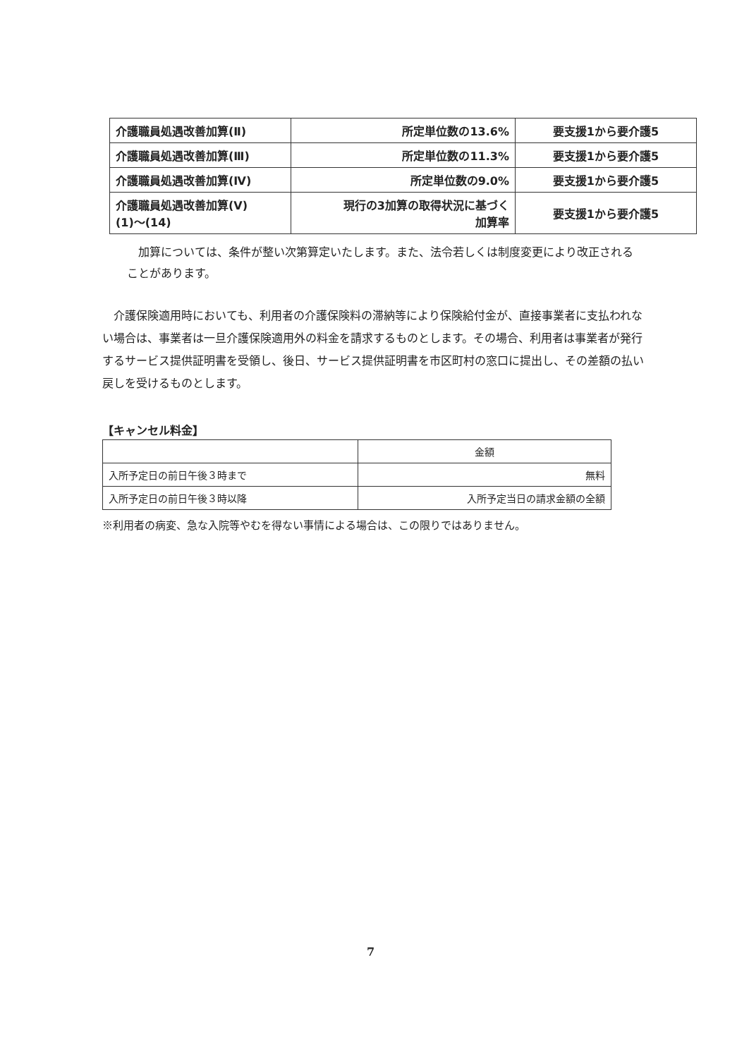| 介護職員処遇改善加算(Ⅱ) | 所定単位数の13.6% | 要支援1から要介護5 |
| 介護職員処遇改善加算(Ⅲ) | 所定単位数の11.3% | 要支援1から要介護5 |
| 介護職員処遇改善加算(Ⅳ) | 所定単位数の9.0% | 要支援1から要介護5 |
| 介護職員処遇改善加算(Ⅴ) (1)～(14) | 現行の3加算の取得状況に基づく 加算率 | 要支援1から要介護5 |
　加算については、条件が整い次第算定いたします。また、法令若しくは制度変更により改正されることがあります。
　介護保険適用時においても、利用者の介護保険料の滞納等により保険給付金が、直接事業者に支払われない場合は、事業者は一旦介護保険適用外の料金を請求するものとします。その場合、利用者は事業者が発行するサービス提供証明書を受領し、後日、サービス提供証明書を市区町村の窓口に提出し、その差額の払い戻しを受けるものとします。
【キャンセル料金】
| | 金額 |
| --- | --- |
| 入所予定日の前日午後３時まで | 無料 |
| 入所予定日の前日午後３時以降 | 入所予定当日の請求金額の全額 |
※利用者の病変、急な入院等やむを得ない事情による場合は、この限りではありません。
7